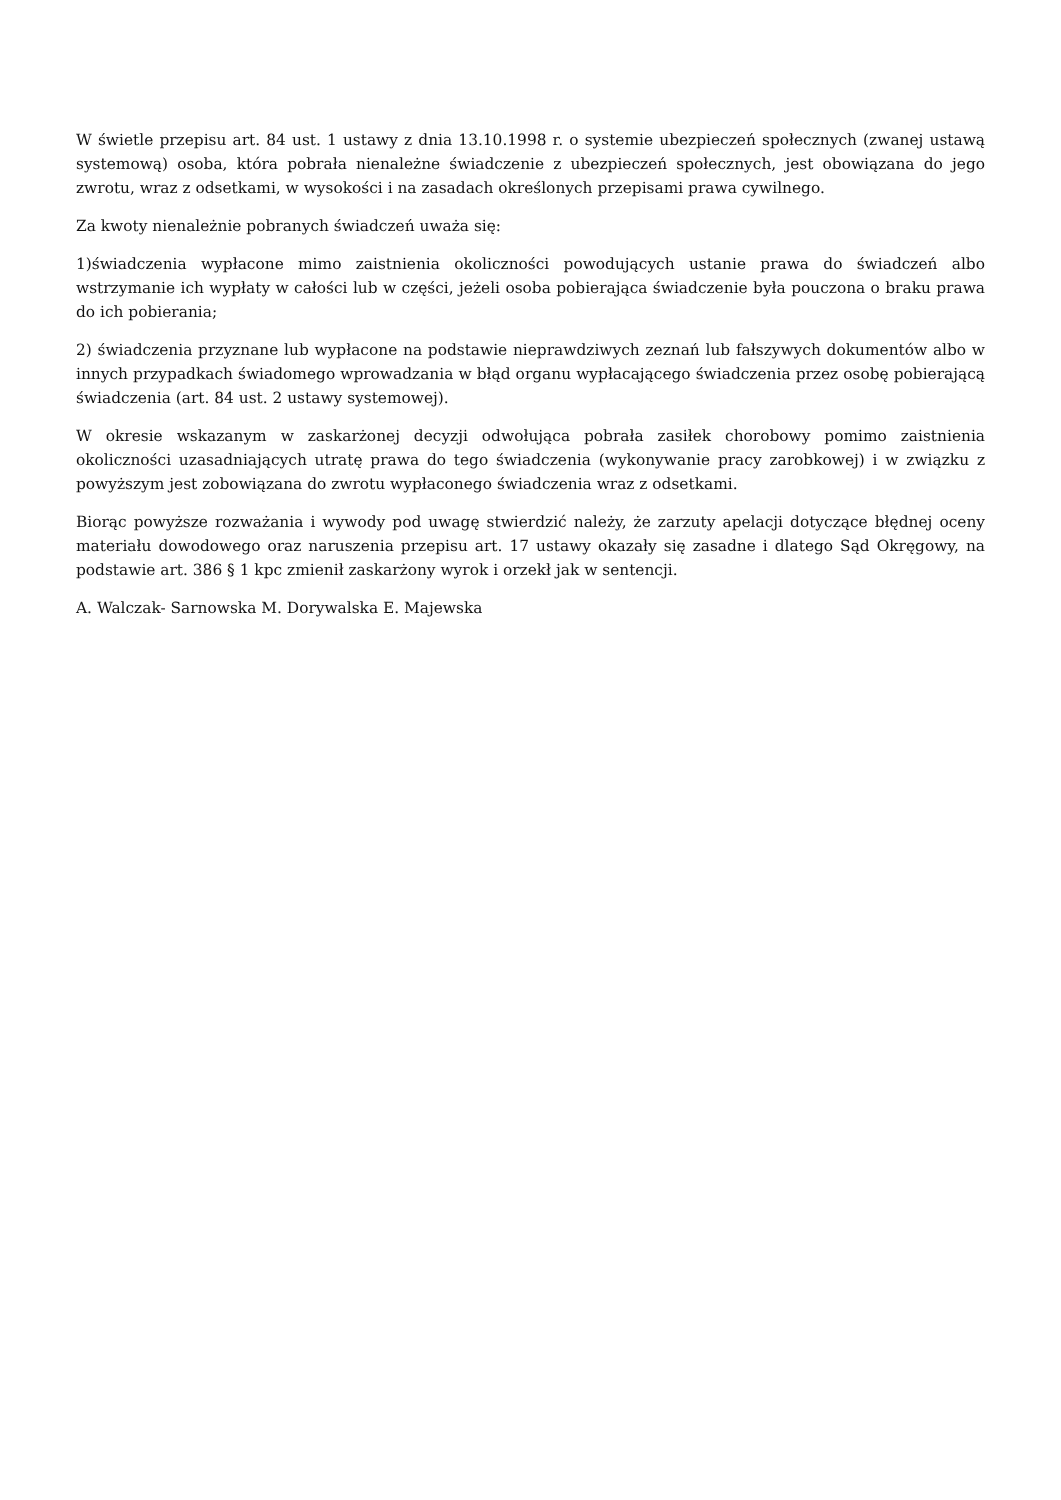W świetle przepisu art. 84 ust. 1 ustawy z dnia 13.10.1998 r. o systemie ubezpieczeń społecznych (zwanej ustawą systemową) osoba, która pobrała nienależne świadczenie z ubezpieczeń społecznych, jest obowiązana do jego zwrotu, wraz z odsetkami, w wysokości i na zasadach określonych przepisami prawa cywilnego.
Za kwoty nienależnie pobranych świadczeń uważa się:
1)świadczenia wypłacone mimo zaistnienia okoliczności powodujących ustanie prawa do świadczeń albo wstrzymanie ich wypłaty w całości lub w części, jeżeli osoba pobierająca świadczenie była pouczona o braku prawa do ich pobierania;
2) świadczenia przyznane lub wypłacone na podstawie nieprawdziwych zeznań lub fałszywych dokumentów albo w innych przypadkach świadomego wprowadzania w błąd organu wypłacającego świadczenia przez osobę pobierającą świadczenia (art. 84 ust. 2 ustawy systemowej).
W okresie wskazanym w zaskarżonej decyzji odwołująca pobrała zasiłek chorobowy pomimo zaistnienia okoliczności uzasadniających utratę prawa do tego świadczenia (wykonywanie pracy zarobkowej) i w związku z powyższym jest zobowiązana do zwrotu wypłaconego świadczenia wraz z odsetkami.
Biorąc powyższe rozważania i wywody pod uwagę stwierdzić należy, że zarzuty apelacji dotyczące błędnej oceny materiału dowodowego oraz naruszenia przepisu art. 17 ustawy okazały się zasadne i dlatego Sąd Okręgowy, na podstawie art. 386 § 1 kpc zmienił zaskarżony wyrok i orzekł jak w sentencji.
A. Walczak- Sarnowska M. Dorywalska E. Majewska